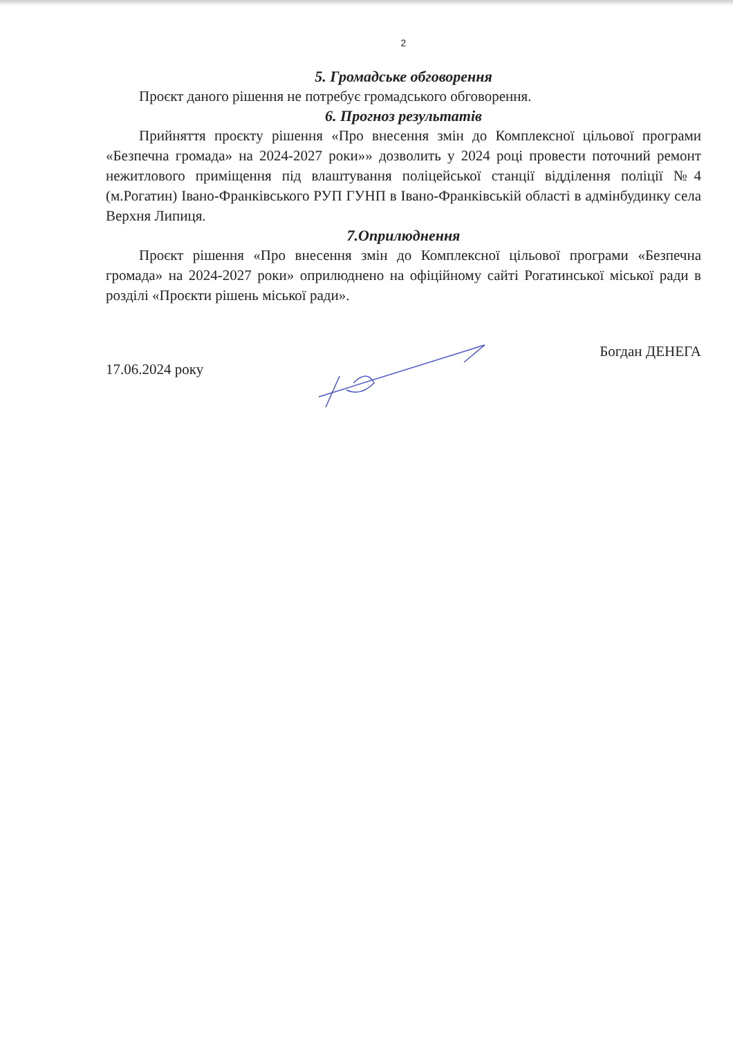2
5. Громадське обговорення
Проєкт даного рішення не потребує громадського обговорення.
6. Прогноз результатів
Прийняття проєкту рішення «Про внесення змін до Комплексної цільової програми «Безпечна громада» на 2024-2027 роки»» дозволить у 2024 році провести поточний ремонт нежитлового приміщення під влаштування поліцейської станції відділення поліції №4 (м.Рогатин) Івано-Франківського РУП ГУНП в Івано-Франківській області в адмінбудинку села Верхня Липиця.
7.Оприлюднення
Проєкт рішення «Про внесення змін до Комплексної цільової програми «Безпечна громада» на 2024-2027 роки» оприлюднено на офіційному сайті Рогатинської міської ради в розділі «Проєкти рішень міської ради».
17.06.2024 року Богдан ДЕНЕГА